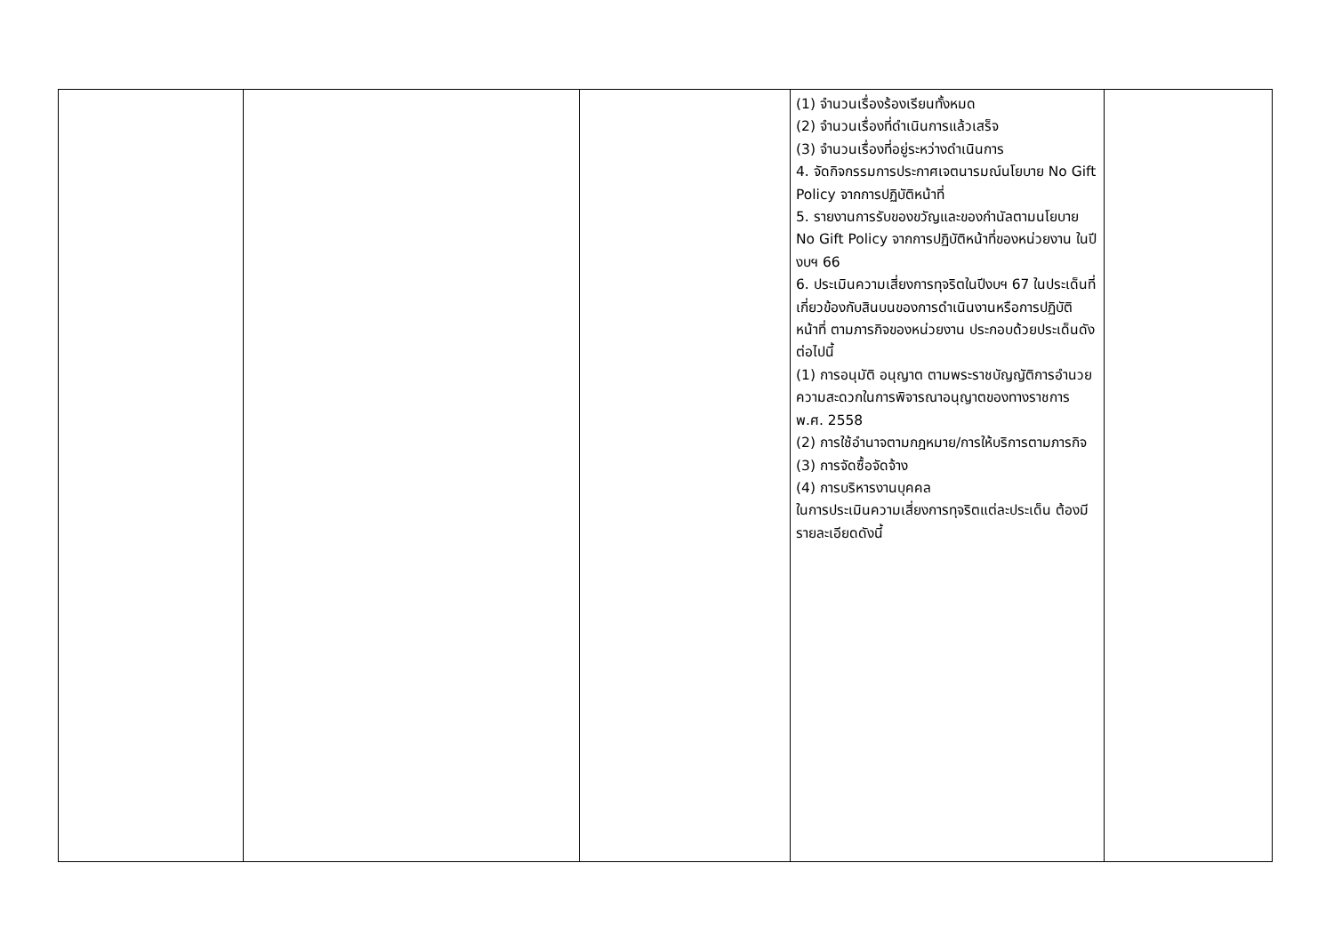| | | | (1) จำนวนเรื่องร้องเรียนทั้งหมด (2) จำนวนเรื่องที่ดำเนินการแล้วเสร็จ (3) จำนวนเรื่องที่อยู่ระหว่างดำเนินการ 4. จัดกิจกรรมการประกาศเจตนารมณ์นโยบาย No Gift Policy จากการปฏิบัติหน้าที่ 5. รายงานการรับของขวัญและของกำนัลตามนโยบาย No Gift Policy จากการปฏิบัติหน้าที่ของหน่วยงาน ในปีงบฯ 66 6. ประเมินความเสี่ยงการทุจริตในปีงบฯ 67 ในประเด็นที่เกี่ยวข้องกับสินบนของการดำเนินงานหรือการปฏิบัติหน้าที่ ตามภารกิจของหน่วยงาน ประกอบด้วยประเด็นดังต่อไปนี้ (1) การอนุมัติ อนุญาต ตามพระราชบัญญัติการอำนวยความสะดวกในการพิจารณาอนุญาตของทางราชการ พ.ศ. 2558 (2) การใช้อำนาจตามกฎหมาย/การให้บริการตามภารกิจ (3) การจัดซื้อจัดจ้าง (4) การบริหารงานบุคคล ในการประเมินความเสี่ยงการทุจริตแต่ละประเด็น ต้องมีรายละเอียดดังนี้ | |